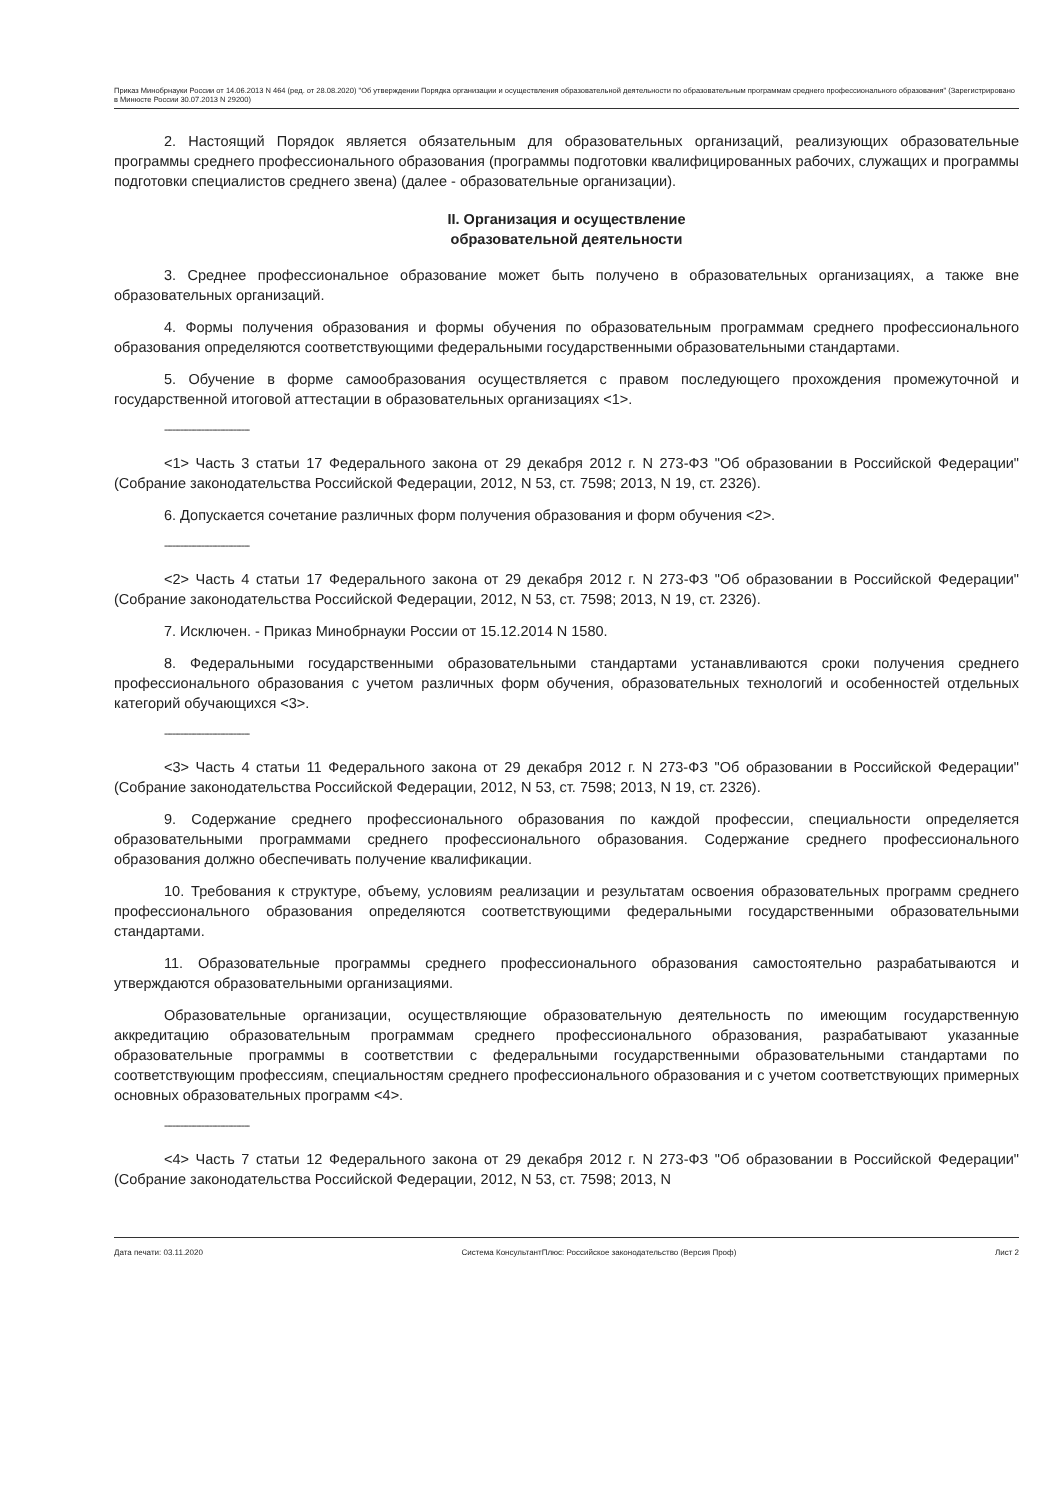Приказ Минобрнауки России от 14.06.2013 N 464 (ред. от 28.08.2020) "Об утверждении Порядка организации и осуществления образовательной деятельности по образовательным программам среднего профессионального образования" (Зарегистрировано в Минюсте России 30.07.2013 N 29200)
2. Настоящий Порядок является обязательным для образовательных организаций, реализующих образовательные программы среднего профессионального образования (программы подготовки квалифицированных рабочих, служащих и программы подготовки специалистов среднего звена) (далее - образовательные организации).
II. Организация и осуществление
образовательной деятельности
3. Среднее профессиональное образование может быть получено в образовательных организациях, а также вне образовательных организаций.
4. Формы получения образования и формы обучения по образовательным программам среднего профессионального образования определяются соответствующими федеральными государственными образовательными стандартами.
5. Обучение в форме самообразования осуществляется с правом последующего прохождения промежуточной и государственной итоговой аттестации в образовательных организациях <1>.
--------------------------------
<1> Часть 3 статьи 17 Федерального закона от 29 декабря 2012 г. N 273-ФЗ "Об образовании в Российской Федерации" (Собрание законодательства Российской Федерации, 2012, N 53, ст. 7598; 2013, N 19, ст. 2326).
6. Допускается сочетание различных форм получения образования и форм обучения <2>.
--------------------------------
<2> Часть 4 статьи 17 Федерального закона от 29 декабря 2012 г. N 273-ФЗ "Об образовании в Российской Федерации" (Собрание законодательства Российской Федерации, 2012, N 53, ст. 7598; 2013, N 19, ст. 2326).
7. Исключен. - Приказ Минобрнауки России от 15.12.2014 N 1580.
8. Федеральными государственными образовательными стандартами устанавливаются сроки получения среднего профессионального образования с учетом различных форм обучения, образовательных технологий и особенностей отдельных категорий обучающихся <3>.
--------------------------------
<3> Часть 4 статьи 11 Федерального закона от 29 декабря 2012 г. N 273-ФЗ "Об образовании в Российской Федерации" (Собрание законодательства Российской Федерации, 2012, N 53, ст. 7598; 2013, N 19, ст. 2326).
9. Содержание среднего профессионального образования по каждой профессии, специальности определяется образовательными программами среднего профессионального образования. Содержание среднего профессионального образования должно обеспечивать получение квалификации.
10. Требования к структуре, объему, условиям реализации и результатам освоения образовательных программ среднего профессионального образования определяются соответствующими федеральными государственными образовательными стандартами.
11. Образовательные программы среднего профессионального образования самостоятельно разрабатываются и утверждаются образовательными организациями.
Образовательные организации, осуществляющие образовательную деятельность по имеющим государственную аккредитацию образовательным программам среднего профессионального образования, разрабатывают указанные образовательные программы в соответствии с федеральными государственными образовательными стандартами по соответствующим профессиям, специальностям среднего профессионального образования и с учетом соответствующих примерных основных образовательных программ <4>.
--------------------------------
<4> Часть 7 статьи 12 Федерального закона от 29 декабря 2012 г. N 273-ФЗ "Об образовании в Российской Федерации" (Собрание законодательства Российской Федерации, 2012, N 53, ст. 7598; 2013, N
Дата печати: 03.11.2020 Система КонсультантПлюс: Российское законодательство (Версия Проф) Лист 2